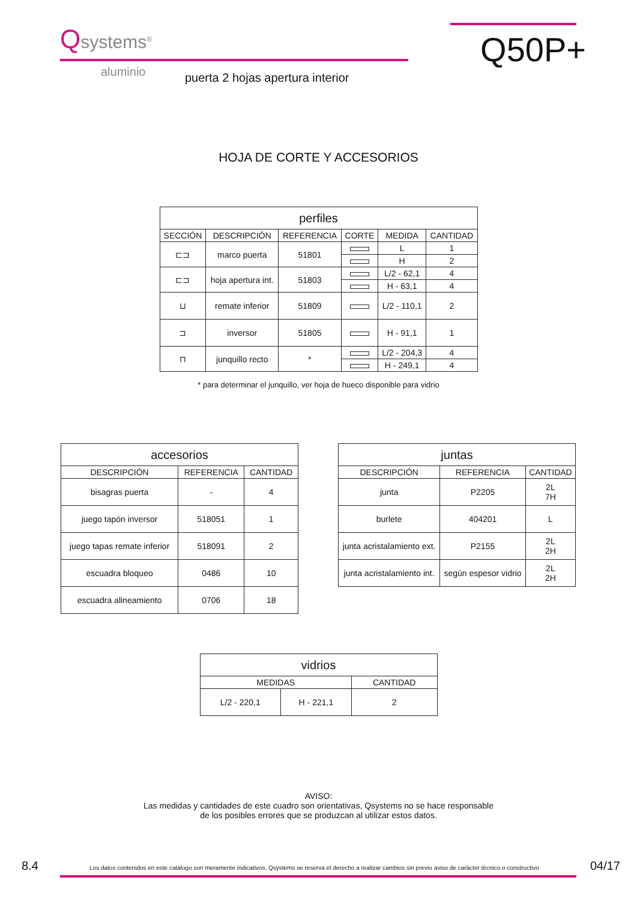Qsystems<sup>®</sup>
Q50P+
aluminio
puerta 2 hojas apertura interior
HOJA DE CORTE Y ACCESORIOS
| perfiles | | | | | |
| --- | --- | --- | --- | --- | --- |
| SECCIÓN | DESCRIPCIÓN | REFERENCIA | CORTE | MEDIDA | CANTIDAD |
| ⊏⊐ | marco puerta | 51801 | | L | 1 |
| | | | | H | 2 |
| ⊏⊐ | hoja apertura int. | 51803 | | L/2 - 62,1 | 4 |
| | | | | H - 63,1 | 4 |
| ⊔ | remate inferior | 51809 | | L/2 - 110,1 | 2 |
| ⊐ | inversor | 51805 | | H - 91,1 | 1 |
| ⊓ | junquillo recto | * | | L/2 - 204,3 | 4 |
| | | | | H - 249,1 | 4 |
* para determinar el junquillo, ver hoja de hueco disponible para vidrio
| accesorios | | |
| --- | --- | --- |
| DESCRIPCIÓN | REFERENCIA | CANTIDAD |
| bisagras puerta | - | 4 |
| juego tapón inversor | 518051 | 1 |
| juego tapas remate inferior | 518091 | 2 |
| escuadra bloqueo | 0486 | 10 |
| escuadra alineamiento | 0706 | 18 |
| juntas | | |
| --- | --- | --- |
| DESCRIPCIÓN | REFERENCIA | CANTIDAD |
| junta | P2205 | 2L 7H |
| burlete | 404201 | L |
| junta acristalamiento ext. | P2155 | 2L 2H |
| junta acristalamiento int. | según espesor vidrio | 2L 2H |
| vidrios | | |
| --- | --- | --- |
| MEDIDAS | | CANTIDAD |
| L/2 - 220,1 | H - 221,1 | 2 |
AVISO:
Las medidas y cantidades de este cuadro son orientativas, Qsystems no se hace responsable
de los posibles errores que se produzcan al utilizar estos datos.
8.4 Los datos contenidos en este catálogo son meramente indicativos, Qsystems se reserva el derecho a realizar cambios sin previo aviso de carácter técnico o constructivo 04/17